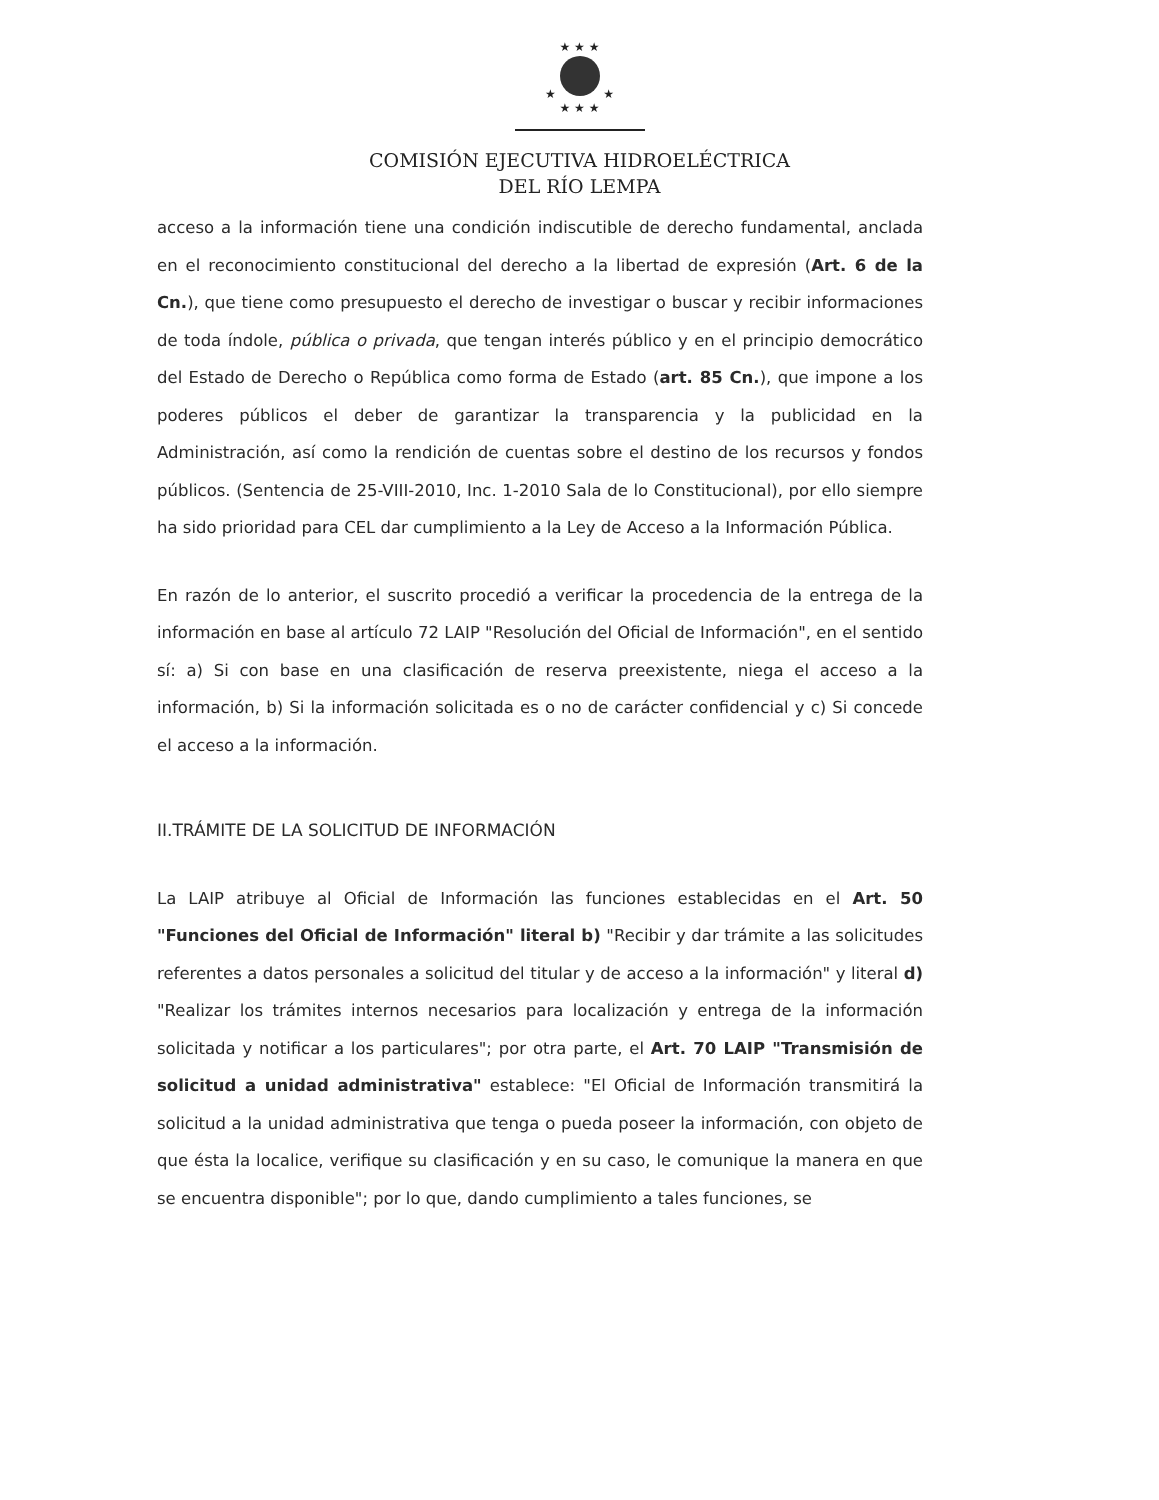★ ★ ★
★ ★
★ ★ ★
COMISIÓN EJECUTIVA HIDROELÉCTRICA
DEL RÍO LEMPA
acceso a la información tiene una condición indiscutible de derecho fundamental, anclada en el reconocimiento constitucional del derecho a la libertad de expresión (Art. 6 de la Cn.), que tiene como presupuesto el derecho de investigar o buscar y recibir informaciones de toda índole, pública o privada, que tengan interés público y en el principio democrático del Estado de Derecho o República como forma de Estado (art. 85 Cn.), que impone a los poderes públicos el deber de garantizar la transparencia y la publicidad en la Administración, así como la rendición de cuentas sobre el destino de los recursos y fondos públicos. (Sentencia de 25-VIII-2010, Inc. 1-2010 Sala de lo Constitucional), por ello siempre ha sido prioridad para CEL dar cumplimiento a la Ley de Acceso a la Información Pública.
En razón de lo anterior, el suscrito procedió a verificar la procedencia de la entrega de la información en base al artículo 72 LAIP "Resolución del Oficial de Información", en el sentido sí: a) Si con base en una clasificación de reserva preexistente, niega el acceso a la información, b) Si la información solicitada es o no de carácter confidencial y c) Si concede el acceso a la información.
II.TRÁMITE DE LA SOLICITUD DE INFORMACIÓN
La LAIP atribuye al Oficial de Información las funciones establecidas en el Art. 50 "Funciones del Oficial de Información" literal b) "Recibir y dar trámite a las solicitudes referentes a datos personales a solicitud del titular y de acceso a la información" y literal d) "Realizar los trámites internos necesarios para localización y entrega de la información solicitada y notificar a los particulares"; por otra parte, el Art. 70 LAIP "Transmisión de solicitud a unidad administrativa" establece: "El Oficial de Información transmitirá la solicitud a la unidad administrativa que tenga o pueda poseer la información, con objeto de que ésta la localice, verifique su clasificación y en su caso, le comunique la manera en que se encuentra disponible"; por lo que, dando cumplimiento a tales funciones, se